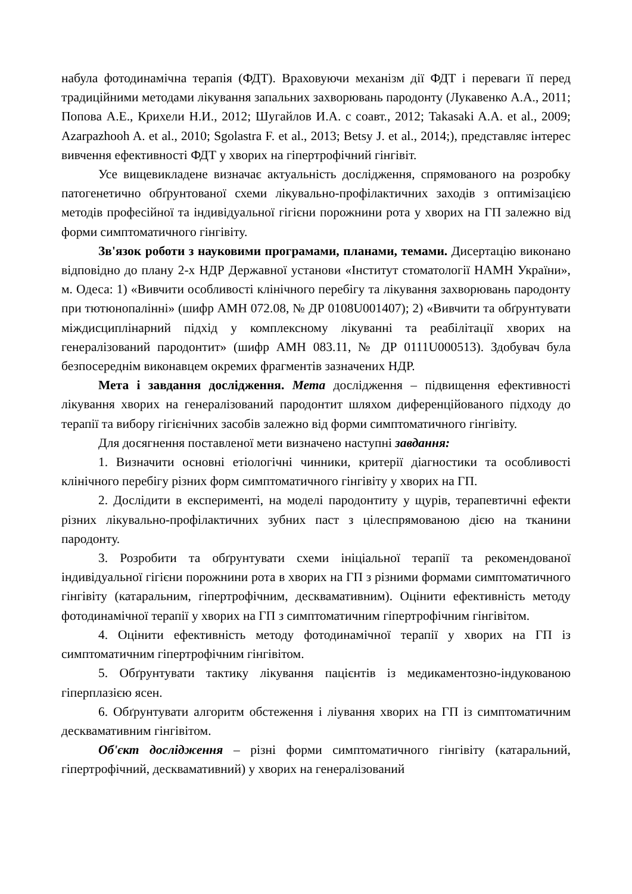набула фотодинамічна терапія (ФДТ). Враховуючи механізм дії ФДТ і переваги її перед традиційними методами лікування запальних захворювань пародонту (Лукавенко А.А., 2011; Попова А.Е., Крихели Н.И., 2012; Шугайлов И.А. с соавт., 2012; Takasaki A.A. et al., 2009; Azarpazhooh A. et al., 2010; Sgolastra F. et al., 2013; Betsy J. et al., 2014;), представляє інтерес вивчення ефективності ФДТ у хворих на гіпертрофічний гінгівіт.
Усе вищевикладене визначає актуальність дослідження, спрямованого на розробку патогенетично обґрунтованої схеми лікувально-профілактичних заходів з оптимізацією методів професійної та індивідуальної гігієни порожнини рота у хворих на ГП залежно від форми симптоматичного гінгівіту.
Зв'язок роботи з науковими програмами, планами, темами. Дисертацію виконано відповідно до плану 2-х НДР Державної установи «Інститут стоматології НАМН України», м. Одеса: 1) «Вивчити особливості клінічного перебігу та лікування захворювань пародонту при тютюнопалінні» (шифр АМН 072.08, № ДР 0108U001407); 2) «Вивчити та обґрунтувати міждисциплінарний підхід у комплексному лікуванні та реабілітації хворих на генералізований пародонтит» (шифр АМН 083.11, № ДР 0111U000513). Здобувач була безпосереднім виконавцем окремих фрагментів зазначених НДР.
Мета і завдання дослідження. Мета дослідження – підвищення ефективності лікування хворих на генералізований пародонтит шляхом диференційованого підходу до терапії та вибору гігієнічних засобів залежно від форми симптоматичного гінгівіту.
Для досягнення поставленої мети визначено наступні завдання:
1. Визначити основні етіологічні чинники, критерії діагностики та особливості клінічного перебігу різних форм симптоматичного гінгівіту у хворих на ГП.
2. Дослідити в експерименті, на моделі пародонтиту у щурів, терапевтичні ефекти різних лікувально-профілактичних зубних паст з цілеспрямованою дією на тканини пародонту.
3. Розробити та обґрунтувати схеми ініціальної терапії та рекомендованої індивідуальної гігієни порожнини рота в хворих на ГП з різними формами симптоматичного гінгівіту (катаральним, гіпертрофічним, десквамативним). Оцінити ефективність методу фотодинамічної терапії у хворих на ГП з симптоматичним гіпертрофічним гінгівітом.
4. Оцінити ефективність методу фотодинамічної терапії у хворих на ГП із симптоматичним гіпертрофічним гінгівітом.
5. Обґрунтувати тактику лікування пацієнтів із медикаментозно-індукованою гіперплазією ясен.
6. Обґрунтувати алгоритм обстеження і ліування хворих на ГП із симптоматичним десквамативним гінгівітом.
Об'єкт дослідження – різні форми симптоматичного гінгівіту (катаральний, гіпертрофічний, десквамативний) у хворих на генералізований